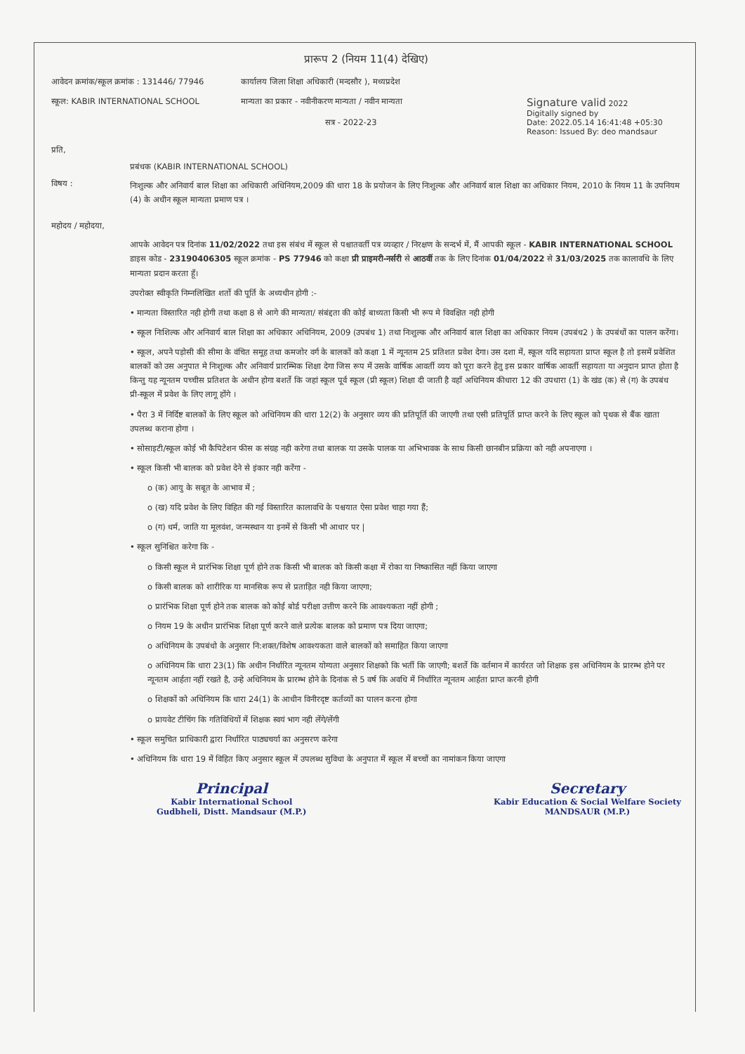प्रारूप 2 (नियम 11(4) देखिए)
आवेदन क्रमांक/स्कूल क्रमांक : 131446/ 77946
कार्यालय जिला शिक्षा अधिकारी (मन्दसौर ), मध्यप्रदेश
स्कूल: KABIR INTERNATIONAL SCHOOL मान्यता का प्रकार - नवीनीकरण मान्यता / नवीन मान्यता
सत्र - 2022-23
Signature valid 2022
Digitally signed by
Date: 2022.05.14 16:41:48 +05:30
Reason: Issued By: deo mandsaur
प्रति,
प्रबंधक (KABIR INTERNATIONAL SCHOOL)
विषय :
निःशुल्क और अनिवार्य बाल शिक्षा का अधिकारी अधिनियम,2009 की धारा 18 के प्रयोजन के लिए निःशुल्क और अनिवार्य बाल शिक्षा का अधिकार नियम, 2010 के नियम 11 के उपनियम (4) के अधीन स्कूल मान्यता प्रमाण पत्र ।
महोदय / महोदया,
आपके आवेदन पत्र दिनांक 11/02/2022 तथा इस संबंध में स्कूल से पश्चातवर्ती पत्र व्यव्हार / निरक्षण के सन्दर्भ में, मैं आपकी स्कूल - KABIR INTERNATIONAL SCHOOL डाइस कोड - 23190406305 स्कूल क्रमांक - PS 77946 को कक्षा प्री प्राइमरी-नर्सरी से आठवीं तक के लिए दिनांक 01/04/2022 से 31/03/2025 तक कालावधि के लिए मान्यता प्रदान करता हूँ।
उपरोक्त स्वीकृति निम्नलिखित शर्तो की पूर्ति के अध्यधीन होगी :-
• मान्यता विस्तारित नही होगी तथा कक्षा 8 से आगे की मान्यता/ संबंद्दता की कोई बाध्यता किसी भी रूप मे विवक्षित नही होगी
• स्कूल निःशिल्क और अनिवार्य बाल शिक्षा का अधिकार अधिनियम, 2009 (उपबंध 1) तथा निःशुल्क और अनिवार्य बाल शिक्षा का अधिकार नियम (उपबंध2 ) के उपबंधों का पालन करेंगा।
• स्कूल, अपने पड़ोसी की सीमा के वंचित समूह तथा कमजोर वर्ग के बालकों को कक्षा 1 में न्यूनतम 25 प्रतिशत प्रवेश देगा। उस दशा में, स्कूल यदि सहायता प्राप्त स्कूल है तो इसमें प्रवेशित बालकों को उस अनुपात मे निःशुल्क और अनिवार्य प्रारम्भिक शिक्षा देगा जिस रूप में उसके वार्षिक आवर्ती व्यय को पूरा करने हेतु इस प्रकार वार्षिक आवर्ती सहायता या अनुदान प्राप्त होता है किन्तु यह न्यूनतम पच्चीस प्रतिशत के अधीन होगा बशर्ते कि जहां स्कूल पूर्व स्कूल (प्री स्कूल) शिक्षा दी जाती है वहाँ अधिनियम कीधारा 12 की उपधारा (1) के खंड (क) से (ग) के उपबंध प्री-स्कूल में प्रवेश के लिए लागू होंगे ।
• पैरा 3 में निर्दिष्ट बालकों के लिए स्कूल को अधिनियम की धारा 12(2) के अनुसार व्यय की प्रतिपूर्ति की जाएगी तथा एसी प्रतिपूर्ति प्राप्त करने के लिए स्कूल को पृथक से बैंक खाता उपलब्ध कराना होगा ।
• सोसाइटी/स्कूल कोई भी कैपिटेशन फीस क संग्रह नही करेगा तथा बालक या उसके पालक या अभिभावक के साथ किसी छानबीन प्रक्रिया को नही अपनाएगा ।
• स्कूल किसी भी बालक को प्रवेश देने से इंकार नही करेंगा -
o (क) आयु के सबूत के आभाव में ;
o (ख) यदि प्रवेश के लिए विहित की गई विस्तारित कालावधि के पश्चयात ऐसा प्रवेश चाहा गया हैं;
o (ग) धर्म, जाति या मूलवंश, जन्मस्थान या इनमें से किसी भी आधार पर |
• स्कूल सुनिश्चित करेगा कि -
o किसी स्कूल मे प्रारंभिक शिक्षा पूर्ण होने तक किसी भी बालक को किसी कक्षा में रोका या निष्कासित नहीं किया जाएगा
o किसी बालक को शारीरिक या मानसिक रूप से प्रताड़ित नही किया जाएगा;
o प्रारंभिक शिक्षा पूर्ण होने तक बालक को कोई बोर्ड परीक्षा उत्तीण करने कि आवश्यकता नहीं होगी ;
o नियम 19 के अधीन प्रारंभिक शिक्षा पूर्ण करने वाले प्रत्येक बालक को प्रमाण पत्र दिया जाएगा;
o अधिनियम के उपबंधो के अनुसार नि:शक्त/विशेष आवश्यकता वाले बालकों को समाहित किया जाएगा
o अधिनियम कि धारा 23(1) कि अधीन निर्धारित न्यूनतम योग्यता अनुसार शिक्षको कि भर्ती कि जाएगी; बशर्ते कि वर्तमान में कार्यरत जो शिक्षक इस अधिनियम के प्रारम्भ होने पर न्यूनतम आर्हता नहीं रखते है, उन्हे अधिनियम के प्रारम्भ होने के दिनांक से 5 वर्ष कि अवधि में निर्धारित न्यूनतम आर्हता प्राप्त करनी होगी
o शिक्षकों को अधिनियम कि धारा 24(1) के आधीन विनीरदृष्ट कर्तव्यों का पालन करना होगा
o प्रायवेट टीचिंग कि गतिविधियों में शिक्षक स्वयं भाग नही लेंगे/लेंगी
• स्कूल समुचित प्राधिकारी द्वारा निर्धारित पाठ्यचर्या का अनुसरण करेगा
• अधिनियम कि धारा 19 में विहित किए अनुसार स्कूल में उपलब्ध सुविधा के अनुपात में स्कूल में बच्चों का नामांकन किया जाएगा
Principal
Kabir International School
Gudbheli, Distt. Mandsaur (M.P.)
Secretary
Kabir Education & Social Welfare Society
MANDSAUR (M.P.)